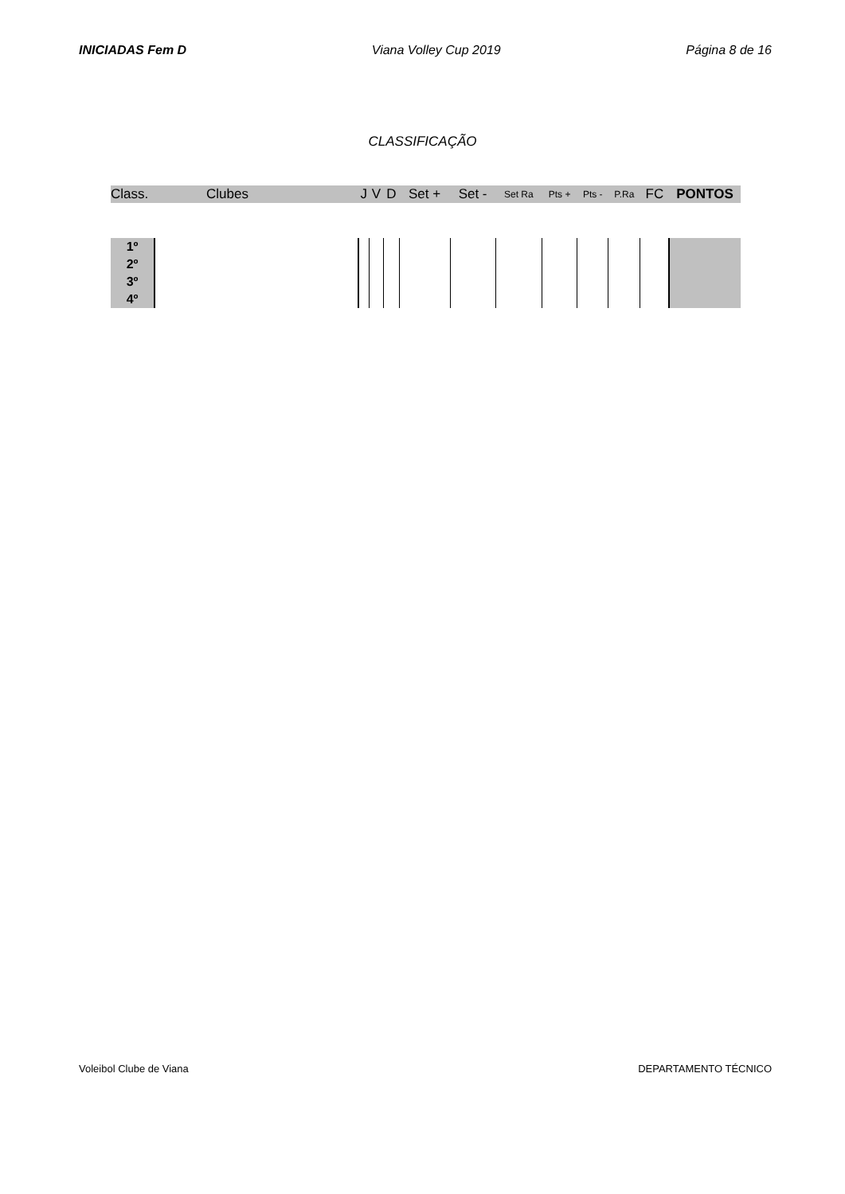INICIADAS Fem D Viana Volley Cup 2019 Página 8 de 16
CLASSIFICAÇÃO
| Class. | Clubes | J | V | D | Set + | Set - | Set Ra | Pts + | Pts - | P.Ra | FC | PONTOS |
| --- | --- | --- | --- | --- | --- | --- | --- | --- | --- | --- | --- | --- |
| 1º | | | | | | | | | | | | |
| 2º | | | | | | | | | | | | |
| 3º | | | | | | | | | | | | |
| 4º | | | | | | | | | | | | |
Voleibol Clube de Viana DEPARTAMENTO TÉCNICO